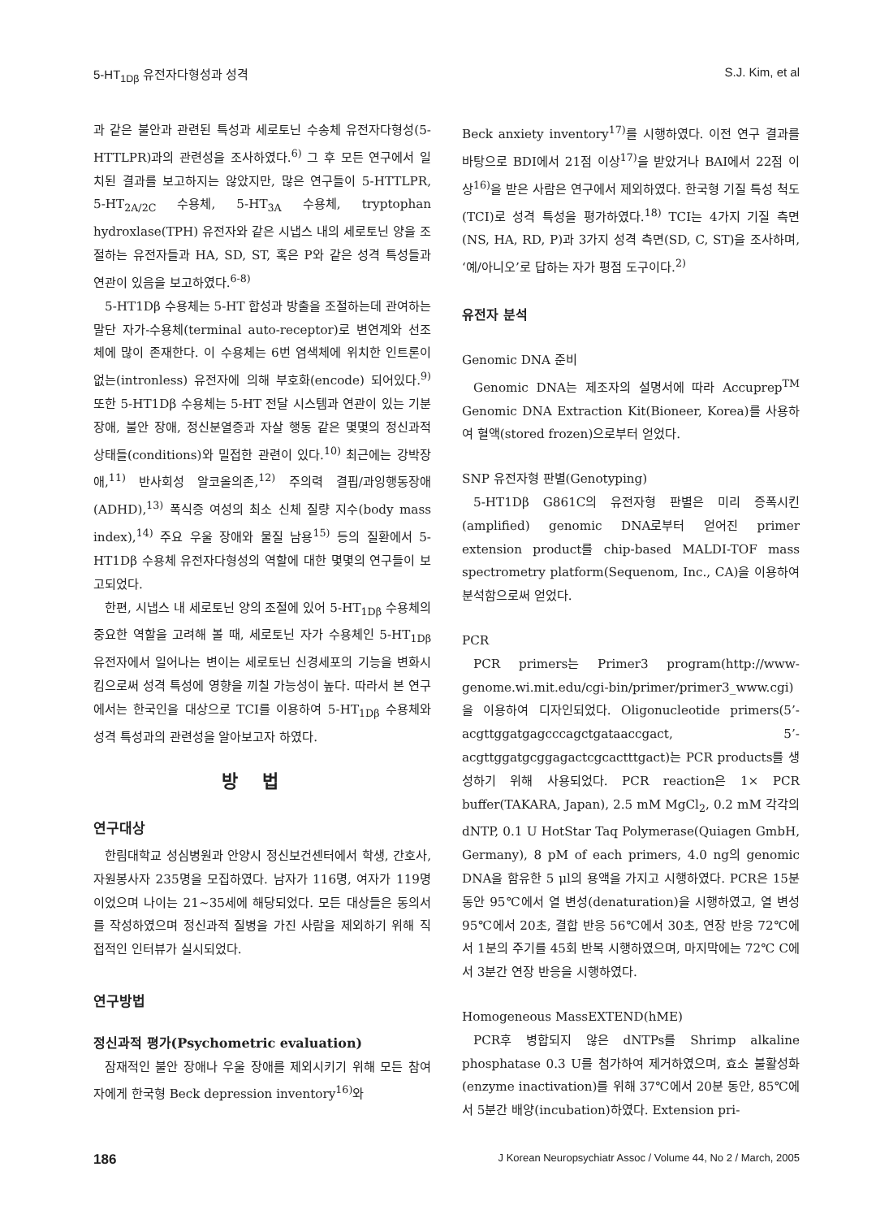5-HT<sub>1Dβ</sub> 유전자다형성과 성격 S.J. Kim, et al
과 같은 불안과 관련된 특성과 세로토닌 수송체 유전자다형성(5-HTTLPR)과의 관련성을 조사하였다.<sup>6)</sup> 그 후 모든 연구에서 일치된 결과를 보고하지는 않았지만, 많은 연구들이 5-HTTLPR, 5-HT<sub>2A/2C</sub> 수용체, 5-HT<sub>3A</sub> 수용체, tryptophan hydroxlase(TPH) 유전자와 같은 시냅스 내의 세로토닌 양을 조절하는 유전자들과 HA, SD, ST, 혹은 P와 같은 성격 특성들과 연관이 있음을 보고하였다.<sup>6-8)</sup>
5-HT1Dβ 수용체는 5-HT 합성과 방출을 조절하는데 관여하는 말단 자가-수용체(terminal auto-receptor)로 변연계와 선조체에 많이 존재한다. 이 수용체는 6번 염색체에 위치한 인트론이 없는(intronless) 유전자에 의해 부호화(encode) 되어있다.<sup>9)</sup> 또한 5-HT1Dβ 수용체는 5-HT 전달 시스템과 연관이 있는 기분 장애, 불안 장애, 정신분열증과 자살 행동 같은 몇몇의 정신과적 상태들(conditions)와 밀접한 관련이 있다.<sup>10)</sup> 최근에는 강박장애,<sup>11)</sup> 반사회성 알코올의존,<sup>12)</sup> 주의력 결핍/과잉행동장애(ADHD),<sup>13)</sup> 폭식증 여성의 최소 신체 질량 지수(body mass index),<sup>14)</sup> 주요 우울 장애와 물질 남용<sup>15)</sup> 등의 질환에서 5-HT1Dβ 수용체 유전자다형성의 역할에 대한 몇몇의 연구들이 보고되었다.
한편, 시냅스 내 세로토닌 양의 조절에 있어 5-HT<sub>1Dβ</sub> 수용체의 중요한 역할을 고려해 볼 때, 세로토닌 자가 수용체인 5-HT<sub>1Dβ</sub> 유전자에서 일어나는 변이는 세로토닌 신경세포의 기능을 변화시킴으로써 성격 특성에 영향을 끼칠 가능성이 높다. 따라서 본 연구에서는 한국인을 대상으로 TCI를 이용하여 5-HT<sub>1Dβ</sub> 수용체와 성격 특성과의 관련성을 알아보고자 하였다.
방법
연구대상
한림대학교 성심병원과 안양시 정신보건센터에서 학생, 간호사, 자원봉사자 235명을 모집하였다. 남자가 116명, 여자가 119명이었으며 나이는 21~35세에 해당되었다. 모든 대상들은 동의서를 작성하였으며 정신과적 질병을 가진 사람을 제외하기 위해 직접적인 인터뷰가 실시되었다.
연구방법
정신과적 평가(Psychometric evaluation)
잠재적인 불안 장애나 우울 장애를 제외시키기 위해 모든 참여자에게 한국형 Beck depression inventory<sup>16)</sup>와
Beck anxiety inventory<sup>17)</sup>를 시행하였다. 이전 연구 결과를 바탕으로 BDI에서 21점 이상<sup>17)</sup>을 받았거나 BAI에서 22점 이상<sup>16)</sup>을 받은 사람은 연구에서 제외하였다. 한국형 기질 특성 척도(TCI)로 성격 특성을 평가하였다.<sup>18)</sup> TCI는 4가지 기질 측면(NS, HA, RD, P)과 3가지 성격 측면(SD, C, ST)을 조사하며, ‘예/아니오’로 답하는 자가 평점 도구이다.<sup>2)</sup>
유전자 분석
Genomic DNA 준비
Genomic DNA는 제조자의 설명서에 따라 Accuprep<sup>TM</sup> Genomic DNA Extraction Kit(Bioneer, Korea)를 사용하여 혈액(stored frozen)으로부터 얻었다.
SNP 유전자형 판별(Genotyping)
5-HT1Dβ G861C의 유전자형 판별은 미리 증폭시킨(amplified) genomic DNA로부터 얻어진 primer extension product를 chip-based MALDI-TOF mass spectrometry platform(Sequenom, Inc., CA)을 이용하여 분석함으로써 얻었다.
PCR
PCR primers는 Primer3 program(http://www-genome.wi.mit.edu/cgi-bin/primer/primer3_www.cgi)을 이용하여 디자인되었다. Oligonucleotide primers(5’-acgttggatgagcccagctgataaccgact, 5’-acgttggatgcggagactcgcactttgact)는 PCR products를 생성하기 위해 사용되었다. PCR reaction은 1× PCR buffer(TAKARA, Japan), 2.5 mM MgCl<sub>2</sub>, 0.2 mM 각각의 dNTP, 0.1 U HotStar Taq Polymerase(Quiagen GmbH, Germany), 8 pM of each primers, 4.0 ng의 genomic DNA을 함유한 5 μl의 용액을 가지고 시행하였다. PCR은 15분 동안 95℃에서 열 변성(denaturation)을 시행하였고, 열 변성 95℃에서 20초, 결합 반응 56℃에서 30초, 연장 반응 72℃에서 1분의 주기를 45회 반복 시행하였으며, 마지막에는 72℃ C에서 3분간 연장 반응을 시행하였다.
Homogeneous MassEXTEND(hME)
PCR후 병합되지 않은 dNTPs를 Shrimp alkaline phosphatase 0.3 U를 첨가하여 제거하였으며, 효소 불활성화(enzyme inactivation)를 위해 37℃에서 20분 동안, 85℃에서 5분간 배양(incubation)하였다. Extension pri-
186 J Korean Neuropsychiatr Assoc / Volume 44, No 2 / March, 2005